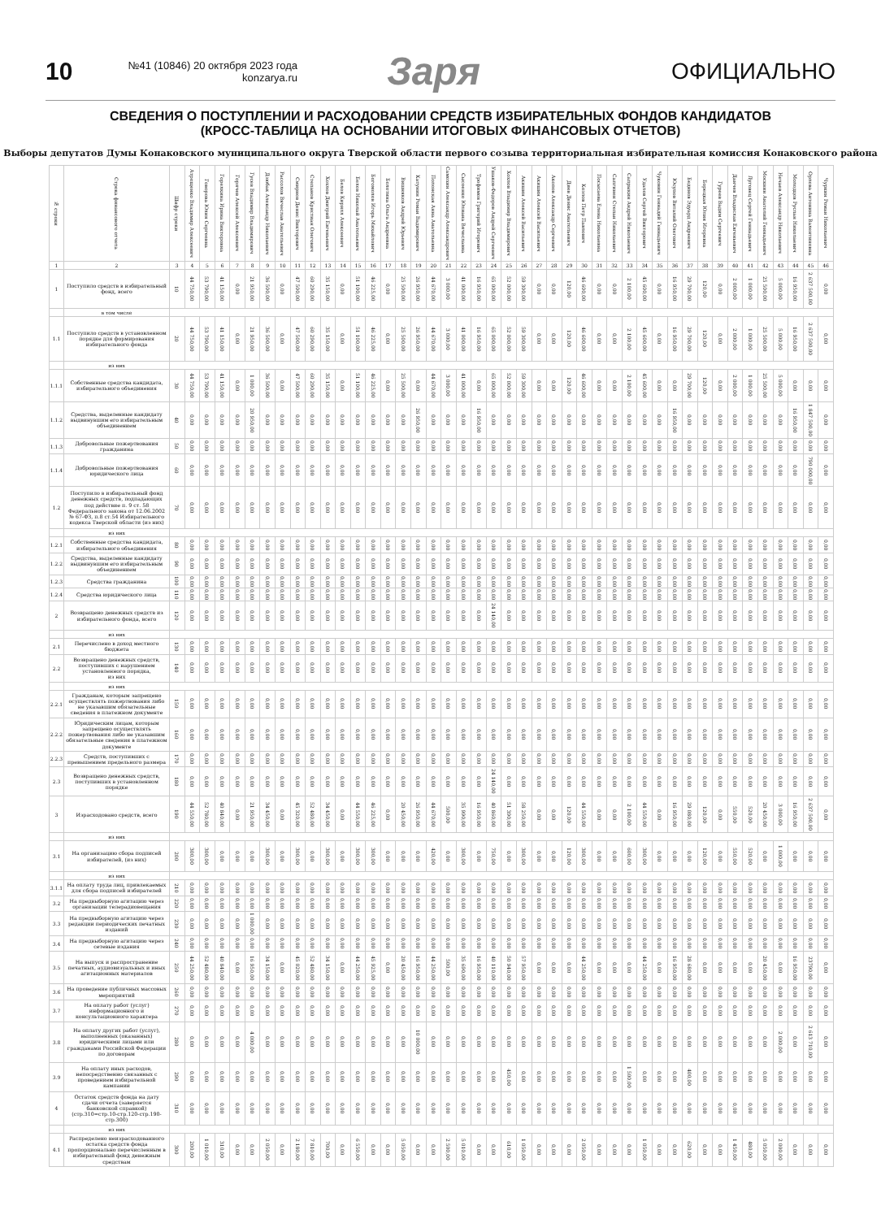10
№41 (10846) 20 октября 2023 года
konzarya.ru
Заря
ОФИЦИАЛЬНО
СВЕДЕНИЯ О ПОСТУПЛЕНИИ И РАСХОДОВАНИИ СРЕДСТВ ИЗБИРАТЕЛЬНЫХ ФОНДОВ КАНДИДАТОВ
(КРОСС-ТАБЛИЦА НА ОСНОВАНИИ ИТОГОВЫХ ФИНАНСОВЫХ ОТЧЕТОВ)
Выборы депутатов Думы Конаковского муниципального округа Тверской области первого созыва территориальная избирательная комиссия Конаковского района
| № строки | Строка финансового отчета | Шифр строки | Атрощенко Владимир Алексеевич | Говорова Юлия Сергеевна | Горелкина Ирина Викторовна | Горячев Алексей Алексеевич | Гусев Владимир Владимирович | Дзюбак Александр Николаевич | Рассолов Вячеслав Анатольевич | Смирнов Денис Викторович | Степанов Кристиан Олегович | Хохлов Дмитрий Евгеньевич | Белов Кирилл Алексеевич | Белов Николай Анатольевич | Богомолов Игорь Михайлович | Болотина Ольга Андреевна | Вишняков Андрей Юрьевич | Катунин Роман Вадимирович | Полонская Анна Анатольевна | Самохин Александр Александрович | Сысоенко Юлиана Вячеславна | Трофимов Григорий Игоревич | Ушаков-Федоров Андрей Сергеевич | Хохлов Владимир Владимирович | Акишин Алексей Васильевич | Акишин Алексей Васильевич | Акопов Александр Сергеевич | Диев Денис Анатольевич | Козлов Петр Павлович | Посысаева Елена Николаевна | Сапгинен Степан Николаевич | Сапрыкин Андрей Николаевич | Удалов Сергей Викторович | Чуковин Геннадий Геннадьевич | Юсупов Виталий Олегович | Бединов Эдуард Андреевич | Борецкая Юлия Игоревна | Гуреев Вадим Сергеевич | Данчев Владислав Евгеньевич | Луговец Сергей Геннадьевич | Москвин Анатолий Геннадьевич | Нечаев Александр Николаевич | Молодцов Руслан Николаевич | Орлова Антонина Валентиновна | Чуркин Роман Николаевич |
| --- | --- | --- | --- | --- | --- | --- | --- | --- | --- | --- | --- | --- | --- | --- | --- | --- | --- | --- | --- | --- | --- | --- | --- | --- | --- | --- | --- | --- | --- | --- | --- | --- | --- | --- | --- | --- | --- | --- | --- | --- | --- | --- | --- | --- | --- |
| 1 | 2 | 3 | 4 | 5 | 6 | 7 | 8 | 9 | 10 | 11 | 12 | 13 | 14 | 15 | 16 | 17 | 18 | 19 | 20 | 21 | 22 | 23 | 24 | 25 | 26 | 27 | 28 | 29 | 30 | 31 | 32 | 33 | 34 | 35 | 36 | 37 | 38 | 39 | 40 | 41 | 42 | 43 | 44 | 45 | 46 |
| 1 | Поступило средств в избирательный фонд, всего | 10 | 44 750,00 | 53 790,00 | 41 150,00 | 0,00 | 21 950,00 | 36 500,00 | 0,00 | 47 500,00 | 60 290,00 | 35 150,00 | 0,00 | 51 100,00 | 46 225,00 | 0,00 | 25 500,00 | 26 950,00 | 44 670,00 | 3 000,00 | 41 000,00 | 16 950,00 | 65 000,00 | 52 000,00 | 59 300,00 | 0,00 | 0,00 | 120,00 | 46 600,00 | 0,00 | 0,00 | 2 100,00 | 45 600,00 | 0,00 | 16 950,00 | 29 700,00 | 120,00 | 0,00 | 2 000,00 | 1 000,00 | 25 500,00 | 5 000,00 | 16 950,00 | 2 637 500,00 | 0,00 |
| | в том числе | | | | | | | | | | | | | | | | | | | | | | | | | | | | | | | | | | | | | | | | | | | | |
| 1.1 | Поступило средств в установленном порядке для формирования избирательного фонда | 20 | 44 750,00 | 53 790,00 | 41 150,00 | 0,00 | 21 950,00 | 36 500,00 | 0,00 | 47 500,00 | 60 290,00 | 35 150,00 | 0,00 | 51 100,00 | 46 225,00 | 0,00 | 25 500,00 | 26 950,00 | 44 670,00 | 3 000,00 | 41 000,00 | 16 950,00 | 65 000,00 | 52 000,00 | 59 300,00 | 0,00 | 0,00 | 120,00 | 46 600,00 | 0,00 | 0,00 | 2 100,00 | 45 600,00 | 0,00 | 16 950,00 | 29 700,00 | 120,00 | 0,00 | 2 000,00 | 1 000,00 | 25 500,00 | 5 000,00 | 16 950,00 | 2 637 500,00 | 0,00 |
| | из них | | | | | | | | | | | | | | | | | | | | | | | | | | | | | | | | | | | | | | | | | | | | |
| 1.1.1 | Собственные средства кандидата, избирательного объединения | 30 | 44 750,00 | 53 790,00 | 41 150,00 | 0,00 | 1 000,00 | 36 500,00 | 0,00 | 47 500,00 | 60 290,00 | 35 150,00 | 0,00 | 51 100,00 | 46 225,00 | 0,00 | 25 500,00 | 0,00 | 44 670,00 | 3 000,00 | 41 000,00 | 0,00 | 65 000,00 | 52 000,00 | 59 300,00 | 0,00 | 0,00 | 120,00 | 46 600,00 | 0,00 | 0,00 | 2 100,00 | 45 600,00 | 0,00 | 0,00 | 29 700,00 | 120,00 | 0,00 | 2 000,00 | 1 000,00 | 25 500,00 | 5 000,00 | 0,00 | 0,00 | 0,00 |
| 1.1.2 | Средства, выделенные кандидату выдвинувшим его избирательным объединением | 40 | 0,00 | 0,00 | 0,00 | 0,00 | 20 950,00 | 0,00 | 0,00 | 0,00 | 0,00 | 0,00 | 0,00 | 0,00 | 0,00 | 0,00 | 0,00 | 26 950,00 | 0,00 | 0,00 | 0,00 | 16 950,00 | 0,00 | 0,00 | 0,00 | 0,00 | 0,00 | 0,00 | 0,00 | 0,00 | 0,00 | 0,00 | 0,00 | 0,00 | 16 950,00 | 0,00 | 0,00 | 0,00 | 0,00 | 0,00 | 0,00 | 0,00 | 16 950,00 | 1 847 500,00 | 0,00 |
| 1.1.3 | Добровольные пожертвования гражданина | 50 | 0,00 | 0,00 | 0,00 | 0,00 | 0,00 | 0,00 | 0,00 | 0,00 | 0,00 | 0,00 | 0,00 | 0,00 | 0,00 | 0,00 | 0,00 | 0,00 | 0,00 | 0,00 | 0,00 | 0,00 | 0,00 | 0,00 | 0,00 | 0,00 | 0,00 | 0,00 | 0,00 | 0,00 | 0,00 | 0,00 | 0,00 | 0,00 | 0,00 | 0,00 | 0,00 | 0,00 | 0,00 | 0,00 | 0,00 | 0,00 | 0,00 | 0,00 | 0,00 |
| 1.1.4 | Добровольные пожертвования юридического лица | 60 | 0,00 | 0,00 | 0,00 | 0,00 | 0,00 | 0,00 | 0,00 | 0,00 | 0,00 | 0,00 | 0,00 | 0,00 | 0,00 | 0,00 | 0,00 | 0,00 | 0,00 | 0,00 | 0,00 | 0,00 | 0,00 | 0,00 | 0,00 | 0,00 | 0,00 | 0,00 | 0,00 | 0,00 | 0,00 | 0,00 | 0,00 | 0,00 | 0,00 | 0,00 | 0,00 | 0,00 | 0,00 | 0,00 | 0,00 | 0,00 | 0,00 | 790 000,00 | 0,00 |
| 1.2 | Поступило в избирательный фонд денежных средств, подпадающих под действие п. 9 ст. 58 Федерального закона от 12.06.2002 № 67-ФЗ, п.8 ст.54 Избирательного кодекса Тверской области (из них) | 70 | 0,00 | 0,00 | 0,00 | 0,00 | 0,00 | 0,00 | 0,00 | 0,00 | 0,00 | 0,00 | 0,00 | 0,00 | 0,00 | 0,00 | 0,00 | 0,00 | 0,00 | 0,00 | 0,00 | 0,00 | 0,00 | 0,00 | 0,00 | 0,00 | 0,00 | 0,00 | 0,00 | 0,00 | 0,00 | 0,00 | 0,00 | 0,00 | 0,00 | 0,00 | 0,00 | 0,00 | 0,00 | 0,00 | 0,00 | 0,00 | 0,00 | 0,00 | 0,00 |
| | из них | | | | | | | | | | | | | | | | | | | | | | | | | | | | | | | | | | | | | | | | | | | | |
| 1.2.1 | Собственные средства кандидата, избирательного объединения | 80 | 0,00 | 0,00 | 0,00 | 0,00 | 0,00 | 0,00 | 0,00 | 0,00 | 0,00 | 0,00 | 0,00 | 0,00 | 0,00 | 0,00 | 0,00 | 0,00 | 0,00 | 0,00 | 0,00 | 0,00 | 0,00 | 0,00 | 0,00 | 0,00 | 0,00 | 0,00 | 0,00 | 0,00 | 0,00 | 0,00 | 0,00 | 0,00 | 0,00 | 0,00 | 0,00 | 0,00 | 0,00 | 0,00 | 0,00 | 0,00 | 0,00 | 0,00 | 0,00 |
| 1.2.2 | Средства, выделенные кандидату выдвинувшим его избирательным объединением | 90 | 0,00 | 0,00 | 0,00 | 0,00 | 0,00 | 0,00 | 0,00 | 0,00 | 0,00 | 0,00 | 0,00 | 0,00 | 0,00 | 0,00 | 0,00 | 0,00 | 0,00 | 0,00 | 0,00 | 0,00 | 0,00 | 0,00 | 0,00 | 0,00 | 0,00 | 0,00 | 0,00 | 0,00 | 0,00 | 0,00 | 0,00 | 0,00 | 0,00 | 0,00 | 0,00 | 0,00 | 0,00 | 0,00 | 0,00 | 0,00 | 0,00 | 0,00 | 0,00 |
| 1.2.3 | Средства гражданина | 100 | 0,00 | 0,00 | 0,00 | 0,00 | 0,00 | 0,00 | 0,00 | 0,00 | 0,00 | 0,00 | 0,00 | 0,00 | 0,00 | 0,00 | 0,00 | 0,00 | 0,00 | 0,00 | 0,00 | 0,00 | 0,00 | 0,00 | 0,00 | 0,00 | 0,00 | 0,00 | 0,00 | 0,00 | 0,00 | 0,00 | 0,00 | 0,00 | 0,00 | 0,00 | 0,00 | 0,00 | 0,00 | 0,00 | 0,00 | 0,00 | 0,00 | 0,00 | 0,00 |
| 1.2.4 | Средства юридического лица | 110 | 0,00 | 0,00 | 0,00 | 0,00 | 0,00 | 0,00 | 0,00 | 0,00 | 0,00 | 0,00 | 0,00 | 0,00 | 0,00 | 0,00 | 0,00 | 0,00 | 0,00 | 0,00 | 0,00 | 0,00 | 0,00 | 0,00 | 0,00 | 0,00 | 0,00 | 0,00 | 0,00 | 0,00 | 0,00 | 0,00 | 0,00 | 0,00 | 0,00 | 0,00 | 0,00 | 0,00 | 0,00 | 0,00 | 0,00 | 0,00 | 0,00 | 0,00 | 0,00 |
| 2 | Возвращено денежных средств из избирательного фонда, всего | 120 | 0,00 | 0,00 | 0,00 | 0,00 | 0,00 | 0,00 | 0,00 | 0,00 | 0,00 | 0,00 | 0,00 | 0,00 | 0,00 | 0,00 | 0,00 | 0,00 | 0,00 | 0,00 | 0,00 | 0,00 | 24 140,00 | 0,00 | 0,00 | 0,00 | 0,00 | 0,00 | 0,00 | 0,00 | 0,00 | 0,00 | 0,00 | 0,00 | 0,00 | 0,00 | 0,00 | 0,00 | 0,00 | 0,00 | 0,00 | 0,00 | 0,00 | 0,00 | 0,00 |
| | из них | | | | | | | | | | | | | | | | | | | | | | | | | | | | | | | | | | | | | | | | | | | | |
| 2.1 | Перечислено в доход местного бюджета | 130 | 0,00 | 0,00 | 0,00 | 0,00 | 0,00 | 0,00 | 0,00 | 0,00 | 0,00 | 0,00 | 0,00 | 0,00 | 0,00 | 0,00 | 0,00 | 0,00 | 0,00 | 0,00 | 0,00 | 0,00 | 0,00 | 0,00 | 0,00 | 0,00 | 0,00 | 0,00 | 0,00 | 0,00 | 0,00 | 0,00 | 0,00 | 0,00 | 0,00 | 0,00 | 0,00 | 0,00 | 0,00 | 0,00 | 0,00 | 0,00 | 0,00 | 0,00 | 0,00 |
| 2.2 | Возвращено денежных средств, поступивших с нарушением установленного порядка, из них | 140 | 0,00 | 0,00 | 0,00 | 0,00 | 0,00 | 0,00 | 0,00 | 0,00 | 0,00 | 0,00 | 0,00 | 0,00 | 0,00 | 0,00 | 0,00 | 0,00 | 0,00 | 0,00 | 0,00 | 0,00 | 0,00 | 0,00 | 0,00 | 0,00 | 0,00 | 0,00 | 0,00 | 0,00 | 0,00 | 0,00 | 0,00 | 0,00 | 0,00 | 0,00 | 0,00 | 0,00 | 0,00 | 0,00 | 0,00 | 0,00 | 0,00 | 0,00 | 0,00 |
| | из них | | | | | | | | | | | | | | | | | | | | | | | | | | | | | | | | | | | | | | | | | | | | |
| 2.2.1 | Гражданам, которым запрещено осуществлять пожертвования либо не указавшим обязательные сведения в платежном документе | 150 | 0,00 | 0,00 | 0,00 | 0,00 | 0,00 | 0,00 | 0,00 | 0,00 | 0,00 | 0,00 | 0,00 | 0,00 | 0,00 | 0,00 | 0,00 | 0,00 | 0,00 | 0,00 | 0,00 | 0,00 | 0,00 | 0,00 | 0,00 | 0,00 | 0,00 | 0,00 | 0,00 | 0,00 | 0,00 | 0,00 | 0,00 | 0,00 | 0,00 | 0,00 | 0,00 | 0,00 | 0,00 | 0,00 | 0,00 | 0,00 | 0,00 | 0,00 | 0,00 |
| 2.2.2 | Юридическим лицам, которым запрещено осуществлять пожертвования либо не указавшим обязательные сведения в платежном документе | 160 | 0,00 | 0,00 | 0,00 | 0,00 | 0,00 | 0,00 | 0,00 | 0,00 | 0,00 | 0,00 | 0,00 | 0,00 | 0,00 | 0,00 | 0,00 | 0,00 | 0,00 | 0,00 | 0,00 | 0,00 | 0,00 | 0,00 | 0,00 | 0,00 | 0,00 | 0,00 | 0,00 | 0,00 | 0,00 | 0,00 | 0,00 | 0,00 | 0,00 | 0,00 | 0,00 | 0,00 | 0,00 | 0,00 | 0,00 | 0,00 | 0,00 | 0,00 | 0,00 |
| 2.2.3 | Средств, поступивших с превышением предельного размера | 170 | 0,00 | 0,00 | 0,00 | 0,00 | 0,00 | 0,00 | 0,00 | 0,00 | 0,00 | 0,00 | 0,00 | 0,00 | 0,00 | 0,00 | 0,00 | 0,00 | 0,00 | 0,00 | 0,00 | 0,00 | 0,00 | 0,00 | 0,00 | 0,00 | 0,00 | 0,00 | 0,00 | 0,00 | 0,00 | 0,00 | 0,00 | 0,00 | 0,00 | 0,00 | 0,00 | 0,00 | 0,00 | 0,00 | 0,00 | 0,00 | 0,00 | 0,00 | 0,00 |
| 2.3 | Возвращено денежных средств, поступивших в установленном порядке | 180 | 0,00 | 0,00 | 0,00 | 0,00 | 0,00 | 0,00 | 0,00 | 0,00 | 0,00 | 0,00 | 0,00 | 0,00 | 0,00 | 0,00 | 0,00 | 0,00 | 0,00 | 0,00 | 0,00 | 0,00 | 24 140,00 | 0,00 | 0,00 | 0,00 | 0,00 | 0,00 | 0,00 | 0,00 | 0,00 | 0,00 | 0,00 | 0,00 | 0,00 | 0,00 | 0,00 | 0,00 | 0,00 | 0,00 | 0,00 | 0,00 | 0,00 | 0,00 | 0,00 |
| 3 | Израсходовано средств, всего | 190 | 44 550,00 | 52 780,00 | 40 840,00 | 0,00 | 21 950,00 | 34 450,00 | 0,00 | 45 320,00 | 52 480,00 | 34 450,00 | 0,00 | 44 550,00 | 46 225,00 | 0,00 | 20 450,00 | 26 950,00 | 44 670,00 | 500,00 | 35 990,00 | 16 950,00 | 40 860,00 | 51 390,00 | 58 250,00 | 0,00 | 0,00 | 120,00 | 44 550,00 | 0,00 | 0,00 | 2 100,00 | 44 550,00 | 0,00 | 16 950,00 | 29 080,00 | 120,00 | 0,00 | 550,00 | 520,00 | 20 450,00 | 3 000,00 | 16 950,00 | 2 637 500,00 | 0,00 |
| | из них | | | | | | | | | | | | | | | | | | | | | | | | | | | | | | | | | | | | | | | | | | | | |
| 3.1 | На организацию сбора подписей избирателей, (из них) | 200 | 300,00 | 300,00 | 0,00 | 0,00 | 0,00 | 300,00 | 0,00 | 300,00 | 0,00 | 300,00 | 0,00 | 300,00 | 300,00 | 0,00 | 0,00 | 0,00 | 420,00 | 0,00 | 300,00 | 0,00 | 750,00 | 0,00 | 300,00 | 0,00 | 0,00 | 120,00 | 300,00 | 0,00 | 0,00 | 600,00 | 300,00 | 0,00 | 0,00 | 0,00 | 120,00 | 0,00 | 550,00 | 520,00 | 0,00 | 1 000,00 | 0,00 | 0,00 | 0,00 |
| | из них | | | | | | | | | | | | | | | | | | | | | | | | | | | | | | | | | | | | | | | | | | | | |
| 3.1.1 | На оплату труда лиц, привлекаемых для сбора подписей избирателей | 210 | 0,00 | 0,00 | 0,00 | 0,00 | 0,00 | 0,00 | 0,00 | 0,00 | 0,00 | 0,00 | 0,00 | 0,00 | 0,00 | 0,00 | 0,00 | 0,00 | 0,00 | 0,00 | 0,00 | 0,00 | 0,00 | 0,00 | 0,00 | 0,00 | 0,00 | 0,00 | 0,00 | 0,00 | 0,00 | 0,00 | 0,00 | 0,00 | 0,00 | 0,00 | 0,00 | 0,00 | 0,00 | 0,00 | 0,00 | 0,00 | 0,00 | 0,00 | 0,00 |
| 3.2 | На предвыборную агитацию через организации телерадиовещания | 220 | 0,00 | 0,00 | 0,00 | 0,00 | 0,00 | 0,00 | 0,00 | 0,00 | 0,00 | 0,00 | 0,00 | 0,00 | 0,00 | 0,00 | 0,00 | 0,00 | 0,00 | 0,00 | 0,00 | 0,00 | 0,00 | 0,00 | 0,00 | 0,00 | 0,00 | 0,00 | 0,00 | 0,00 | 0,00 | 0,00 | 0,00 | 0,00 | 0,00 | 0,00 | 0,00 | 0,00 | 0,00 | 0,00 | 0,00 | 0,00 | 0,00 | 0,00 | 0,00 |
| 3.3 | На предвыборную агитацию через редакции периодических печатных изданий | 230 | 0,00 | 0,00 | 0,00 | 0,00 | 1 000,00 | 0,00 | 0,00 | 0,00 | 0,00 | 0,00 | 0,00 | 0,00 | 0,00 | 0,00 | 0,00 | 0,00 | 0,00 | 0,00 | 0,00 | 0,00 | 0,00 | 0,00 | 0,00 | 0,00 | 0,00 | 0,00 | 0,00 | 0,00 | 0,00 | 0,00 | 0,00 | 0,00 | 0,00 | 0,00 | 0,00 | 0,00 | 0,00 | 0,00 | 0,00 | 0,00 | 0,00 | 0,00 | 0,00 |
| 3.4 | На предвыборную агитацию через сетевые издания | 240 | 0,00 | 0,00 | 0,00 | 0,00 | 0,00 | 0,00 | 0,00 | 0,00 | 0,00 | 0,00 | 0,00 | 0,00 | 0,00 | 0,00 | 0,00 | 0,00 | 0,00 | 0,00 | 0,00 | 0,00 | 0,00 | 0,00 | 0,00 | 0,00 | 0,00 | 0,00 | 0,00 | 0,00 | 0,00 | 0,00 | 0,00 | 0,00 | 0,00 | 0,00 | 0,00 | 0,00 | 0,00 | 0,00 | 0,00 | 0,00 | 0,00 | 0,00 | 0,00 |
| 3.5 | На выпуск и распространение печатных, аудиовизуальных и иных агитационных материалов | 250 | 44 250,00 | 52 480,00 | 40 840,00 | 0,00 | 16 950,00 | 34 150,00 | 0,00 | 45 020,00 | 52 480,00 | 34 150,00 | 0,00 | 44 250,00 | 45 925,00 | 0,00 | 20 450,00 | 16 950,00 | 44 250,00 | 500,00 | 35 690,00 | 16 950,00 | 40 110,00 | 50 940,00 | 57 950,00 | 0,00 | 0,00 | 0,00 | 44 250,00 | 0,00 | 0,00 | 0,00 | 44 250,00 | 0,00 | 16 950,00 | 28 680,00 | 0,00 | 0,00 | 0,00 | 0,00 | 20 450,00 | 0,00 | 16 950,00 | 23790,00 | 0,00 |
| 3.6 | На проведение публичных массовых мероприятий | 260 | 0,00 | 0,00 | 0,00 | 0,00 | 0,00 | 0,00 | 0,00 | 0,00 | 0,00 | 0,00 | 0,00 | 0,00 | 0,00 | 0,00 | 0,00 | 0,00 | 0,00 | 0,00 | 0,00 | 0,00 | 0,00 | 0,00 | 0,00 | 0,00 | 0,00 | 0,00 | 0,00 | 0,00 | 0,00 | 0,00 | 0,00 | 0,00 | 0,00 | 0,00 | 0,00 | 0,00 | 0,00 | 0,00 | 0,00 | 0,00 | 0,00 | 0,00 | 0,00 |
| 3.7 | На оплату работ (услуг) информационного и консультационного характера | 270 | 0,00 | 0,00 | 0,00 | 0,00 | 0,00 | 0,00 | 0,00 | 0,00 | 0,00 | 0,00 | 0,00 | 0,00 | 0,00 | 0,00 | 0,00 | 0,00 | 0,00 | 0,00 | 0,00 | 0,00 | 0,00 | 0,00 | 0,00 | 0,00 | 0,00 | 0,00 | 0,00 | 0,00 | 0,00 | 0,00 | 0,00 | 0,00 | 0,00 | 0,00 | 0,00 | 0,00 | 0,00 | 0,00 | 0,00 | 0,00 | 0,00 | 0,00 | 0,00 |
| 3.8 | На оплату других работ (услуг), выполненных (оказанных) юридическими лицами или гражданами Российской Федерации по договорам | 280 | 0,00 | 0,00 | 0,00 | 0,00 | 4 000,00 | 0,00 | 0,00 | 0,00 | 0,00 | 0,00 | 0,00 | 0,00 | 0,00 | 0,00 | 0,00 | 10 000,00 | 0,00 | 0,00 | 0,00 | 0,00 | 0,00 | 0,00 | 0,00 | 0,00 | 0,00 | 0,00 | 0,00 | 0,00 | 0,00 | 0,00 | 0,00 | 0,00 | 0,00 | 0,00 | 0,00 | 0,00 | 0,00 | 0,00 | 0,00 | 2 000,00 | 0,00 | 2 613 710,00 | 0,00 |
| 3.9 | На оплату иных расходов, непосредственно связанных с проведением избирательной кампании | 290 | 0,00 | 0,00 | 0,00 | 0,00 | 0,00 | 0,00 | 0,00 | 0,00 | 0,00 | 0,00 | 0,00 | 0,00 | 0,00 | 0,00 | 0,00 | 0,00 | 0,00 | 0,00 | 0,00 | 0,00 | 0,00 | 450,00 | 0,00 | 0,00 | 0,00 | 0,00 | 0,00 | 0,00 | 0,00 | 1 500,00 | 0,00 | 0,00 | 0,00 | 400,00 | 0,00 | 0,00 | 0,00 | 0,00 | 0,00 | 0,00 | 0,00 | 0,00 | 0,00 |
| 4 | Остаток средств фонда на дату сдачи отчета (заверяется банковской справкой) (стр.310=стр.10-стр.120-стр.190-стр.300) | 310 | 0,00 | 0,00 | 0,00 | 0,00 | 0,00 | 0,00 | 0,00 | 0,00 | 0,00 | 0,00 | 0,00 | 0,00 | 0,00 | 0,00 | 0,00 | 0,00 | 0,00 | 0,00 | 0,00 | 0,00 | 0,00 | 0,00 | 0,00 | 0,00 | 0,00 | 0,00 | 0,00 | 0,00 | 0,00 | 0,00 | 0,00 | 0,00 | 0,00 | 0,00 | 0,00 | 0,00 | 0,00 | 0,00 | 0,00 | 0,00 | 0,00 | 0,00 | 0,00 |
| | из них | | | | | | | | | | | | | | | | | | | | | | | | | | | | | | | | | | | | | | | | | | | | |
| 4.1 | Распределено неизрасходованного остатка средств фонда пропорционально перечисленным в избирательный фонд денежным средствам | 300 | 200,00 | 1 010,00 | 310,00 | 0,00 | 0,00 | 2 050,00 | 0,00 | 2 180,00 | 7 810,00 | 700,00 | 0,00 | 6 550,00 | 0,00 | 0,00 | 5 050,00 | 0,00 | 0,00 | 2 500,00 | 5 010,00 | 0,00 | 0,00 | 610,00 | 1 050,00 | 0,00 | 0,00 | 0,00 | 2 050,00 | 0,00 | 0,00 | 0,00 | 1 050,00 | 0,00 | 0,00 | 620,00 | 0,00 | 0,00 | 1 450,00 | 480,00 | 5 050,00 | 2 000,00 | 0,00 | 0,00 | 0,00 |